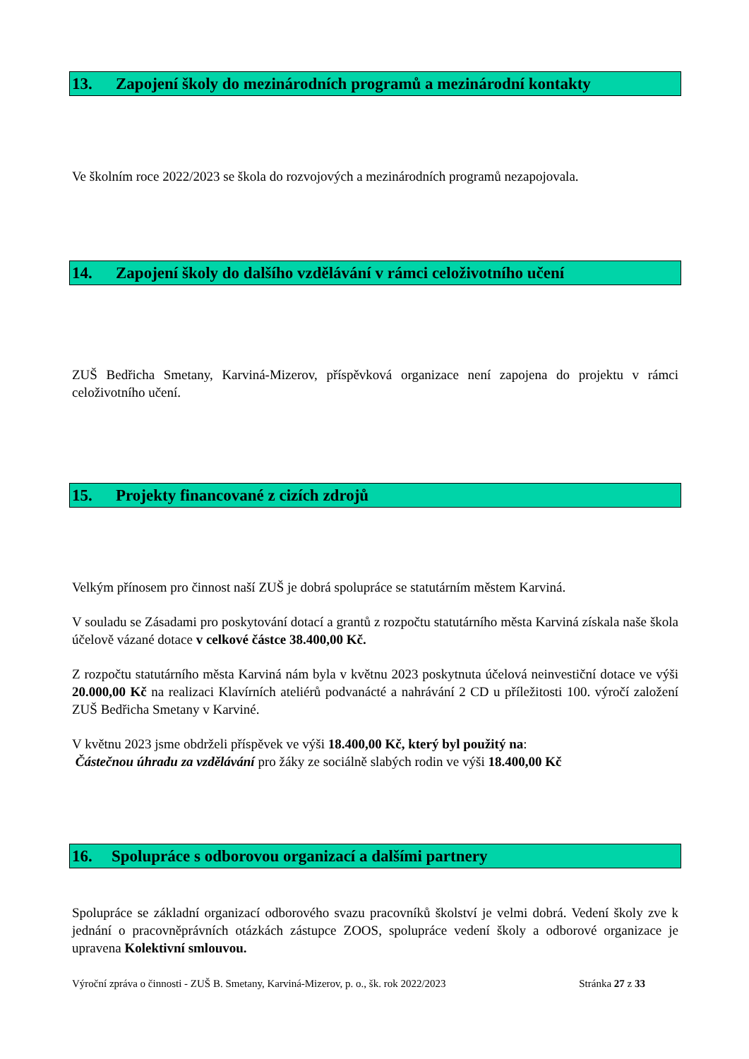13. Zapojení školy do mezinárodních programů a mezinárodní kontakty
Ve školním roce 2022/2023 se škola do rozvojových a mezinárodních programů nezapojovala.
14. Zapojení školy do dalšího vzdělávání v rámci celoživotního učení
ZUŠ Bedřicha Smetany, Karviná-Mizerov, příspěvková organizace není zapojena do projektu v rámci celoživotního učení.
15. Projekty financované z cizích zdrojů
Velkým přínosem pro činnost naší ZUŠ je dobrá spolupráce se statutárním městem Karviná.
V souladu se Zásadami pro poskytování dotací a grantů z rozpočtu statutárního města Karviná získala naše škola účelově vázané dotace v celkové částce 38.400,00 Kč.
Z rozpočtu statutárního města Karviná nám byla v květnu 2023 poskytnuta účelová neinvestiční dotace ve výši 20.000,00 Kč na realizaci Klavírních ateliérů podvanácté a nahrávání 2 CD u příležitosti 100. výročí založení ZUŠ Bedřicha Smetany v Karviné.
V květnu 2023 jsme obdrželi příspěvek ve výši 18.400,00 Kč, který byl použitý na:
Částečnou úhradu za vzdělávání pro žáky ze sociálně slabých rodin ve výši 18.400,00 Kč
16. Spolupráce s odborovou organizací a dalšími partnery
Spolupráce se základní organizací odborového svazu pracovníků školství je velmi dobrá. Vedení školy zve k jednání o pracovněprávních otázkách zástupce ZOOS, spolupráce vedení školy a odborové organizace je upravena Kolektivní smlouvou.
Výroční zpráva o činnosti - ZUŠ B. Smetany, Karviná-Mizerov, p. o., šk. rok 2022/2023 Stránka 27 z 33